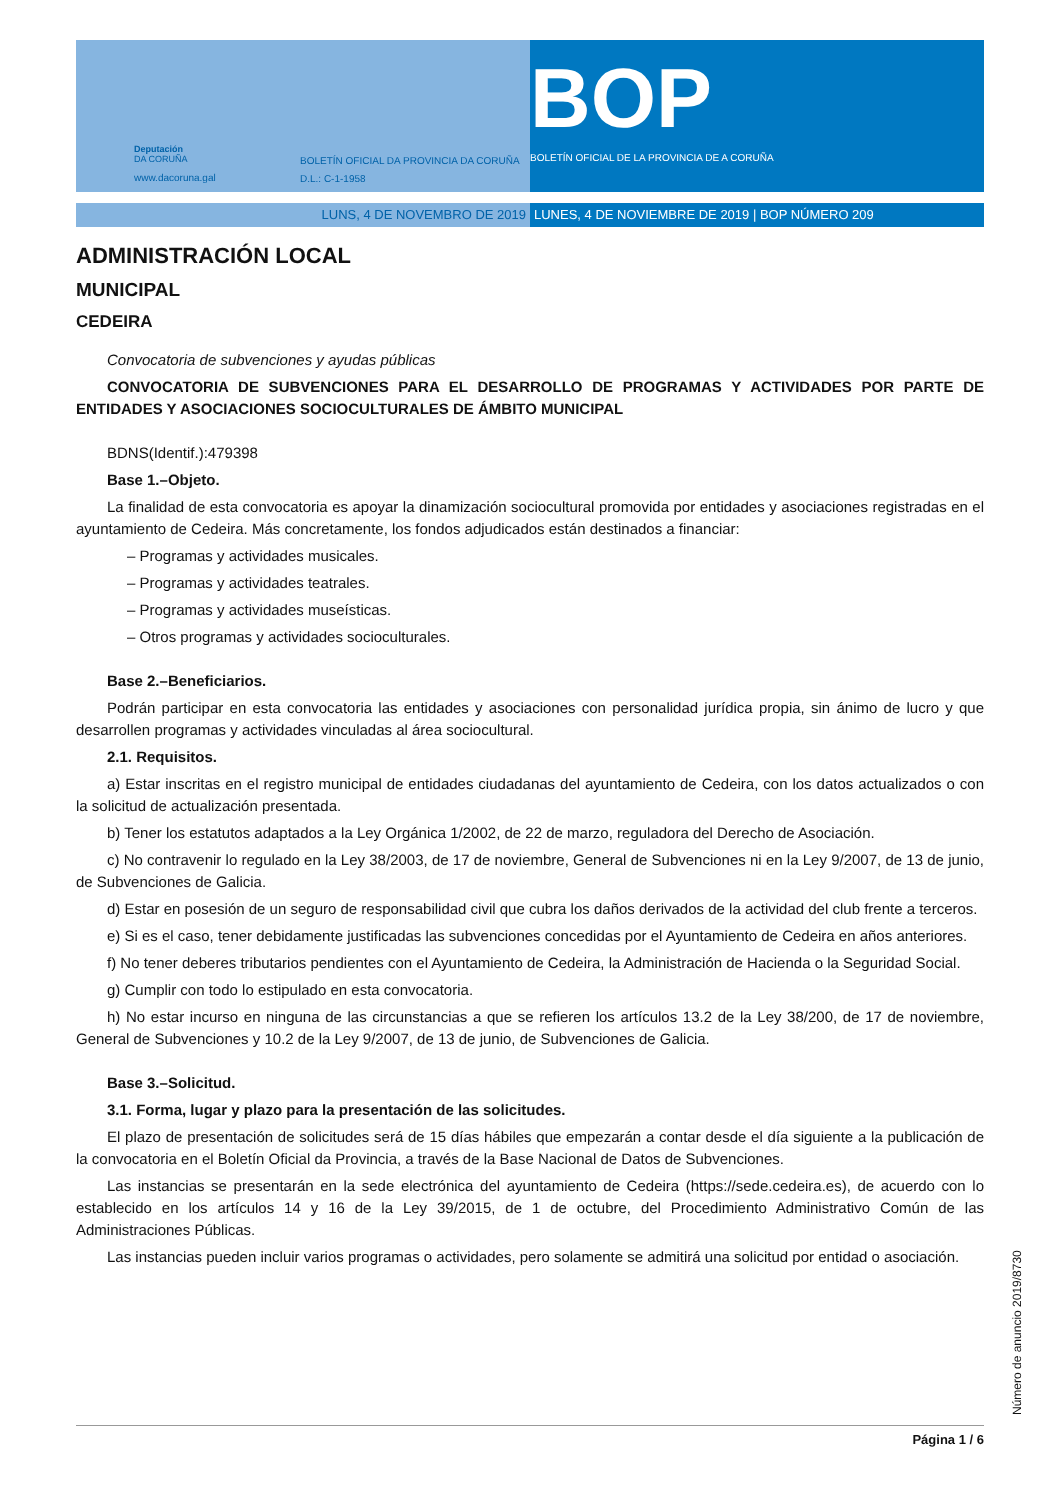Deputación
DA CORUÑA
www.dacoruna.gal
BOLETÍN OFICIAL DA PROVINCIA DA CORUÑA
D.L.: C-1-1958
BOP
BOLETÍN OFICIAL DE LA PROVINCIA DE A CORUÑA
LUNS, 4 DE NOVEMBRO DE 2019 LUNES, 4 DE NOVIEMBRE DE 2019 | BOP NÚMERO 209
ADMINISTRACIÓN LOCAL
MUNICIPAL
CEDEIRA
Convocatoria de subvenciones y ayudas públicas
CONVOCATORIA DE SUBVENCIONES PARA EL DESARROLLO DE PROGRAMAS Y ACTIVIDADES POR PARTE DE ENTIDADES Y ASOCIACIONES SOCIOCULTURALES DE ÁMBITO MUNICIPAL
BDNS(Identif.):479398
Base 1.–Objeto.
La finalidad de esta convocatoria es apoyar la dinamización sociocultural promovida por entidades y asociaciones registradas en el ayuntamiento de Cedeira. Más concretamente, los fondos adjudicados están destinados a financiar:
– Programas y actividades musicales.
– Programas y actividades teatrales.
– Programas y actividades museísticas.
– Otros programas y actividades socioculturales.
Base 2.–Beneficiarios.
Podrán participar en esta convocatoria las entidades y asociaciones con personalidad jurídica propia, sin ánimo de lucro y que desarrollen programas y actividades vinculadas al área sociocultural.
2.1. Requisitos.
a) Estar inscritas en el registro municipal de entidades ciudadanas del ayuntamiento de Cedeira, con los datos actualizados o con la solicitud de actualización presentada.
b) Tener los estatutos adaptados a la Ley Orgánica 1/2002, de 22 de marzo, reguladora del Derecho de Asociación.
c) No contravenir lo regulado en la Ley 38/2003, de 17 de noviembre, General de Subvenciones ni en la Ley 9/2007, de 13 de junio, de Subvenciones de Galicia.
d) Estar en posesión de un seguro de responsabilidad civil que cubra los daños derivados de la actividad del club frente a terceros.
e) Si es el caso, tener debidamente justificadas las subvenciones concedidas por el Ayuntamiento de Cedeira en años anteriores.
f) No tener deberes tributarios pendientes con el Ayuntamiento de Cedeira, la Administración de Hacienda o la Seguridad Social.
g) Cumplir con todo lo estipulado en esta convocatoria.
h) No estar incurso en ninguna de las circunstancias a que se refieren los artículos 13.2 de la Ley 38/200, de 17 de noviembre, General de Subvenciones y 10.2 de la Ley 9/2007, de 13 de junio, de Subvenciones de Galicia.
Base 3.–Solicitud.
3.1. Forma, lugar y plazo para la presentación de las solicitudes.
El plazo de presentación de solicitudes será de 15 días hábiles que empezarán a contar desde el día siguiente a la publicación de la convocatoria en el Boletín Oficial da Provincia, a través de la Base Nacional de Datos de Subvenciones.
Las instancias se presentarán en la sede electrónica del ayuntamiento de Cedeira (https://sede.cedeira.es), de acuerdo con lo establecido en los artículos 14 y 16 de la Ley 39/2015, de 1 de octubre, del Procedimiento Administrativo Común de las Administraciones Públicas.
Las instancias pueden incluir varios programas o actividades, pero solamente se admitirá una solicitud por entidad o asociación.
Número de anuncio 2019/8730
Página 1 / 6